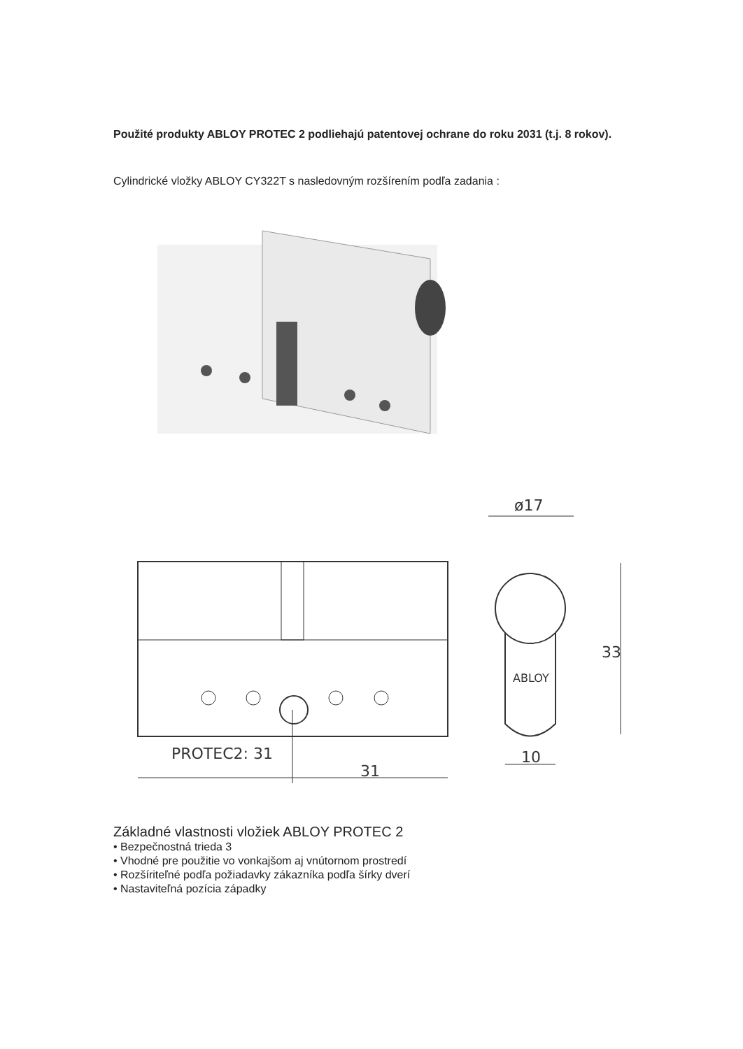Použité produkty ABLOY PROTEC 2 podliehajú patentovej ochrane do roku 2031 (t.j. 8 rokov).
Cylindrické vložky ABLOY CY322T s nasledovným rozšírením podľa zadania :
PROTEC2: 31
31
ABLOY
ø17
33
10
Základné vlastnosti vložiek ABLOY PROTEC 2
• Bezpečnostná trieda 3
• Vhodné pre použitie vo vonkajšom aj vnútornom prostredí
• Rozšíriteľné podľa požiadavky zákazníka podľa šírky dverí
• Nastaviteľná pozícia západky